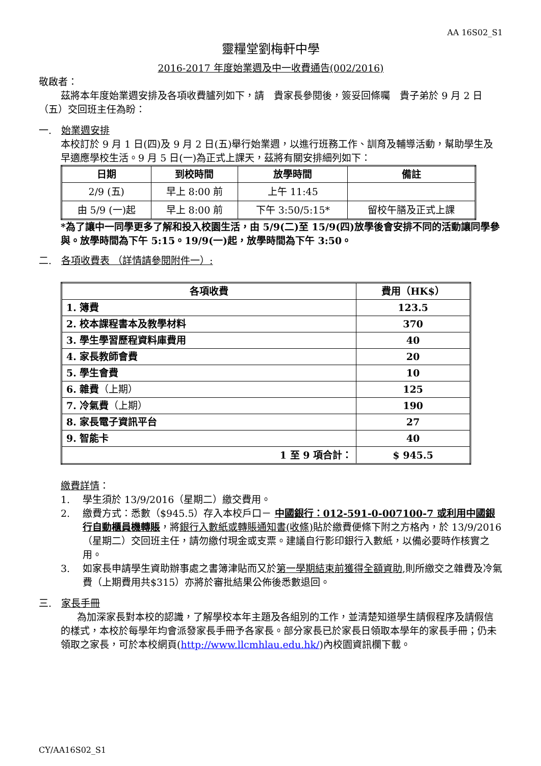AA 16S02_S1
靈糧堂劉梅軒中學
2016-2017 年度始業週及中一收費通告(002/2016)
敬啟者：
茲將本年度始業週安排及各項收費臚列如下，請　貴家長參閱後，簽妥回條囑　貴子弟於 9 月 2 日（五）交回班主任為盼：
一.　始業週安排
本校訂於 9 月 1 日(四)及 9 月 2 日(五)舉行始業週，以進行班務工作、訓育及輔導活動，幫助學生及早適應學校生活。9 月 5 日(一)為正式上課天，茲將有關安排細列如下：
| 日期 | 到校時間 | 放學時間 | 備註 |
| --- | --- | --- | --- |
| 2/9 (五) | 早上 8:00 前 | 上午 11:45 | |
| 由 5/9 (一)起 | 早上 8:00 前 | 下午 3:50/5:15* | 留校午膳及正式上課 |
*為了讓中一同學更多了解和投入校園生活，由 5/9(二)至 15/9(四)放學後會安排不同的活動讓同學參與。放學時間為下午 5:15。19/9(一)起，放學時間為下午 3:50。
二.　各項收費表 （詳情請參閱附件一）:
| 各項收費 | 費用（HK$） |
| --- | --- |
| 1. 簿費 | 123.5 |
| 2. 校本課程書本及教學材料 | 370 |
| 3. 學生學習歷程資料庫費用 | 40 |
| 4. 家長教師會費 | 20 |
| 5. 學生會費 | 10 |
| 6. 雜費 （上期） | 125 |
| 7. 冷氣費 （上期） | 190 |
| 8. 家長電子資訊平台 | 27 |
| 9. 智能卡 | 40 |
| 1 至 9 項合計： | $ 945.5 |
繳費詳情：
1. 學生須於 13/9/2016（星期二）繳交費用。
2. 繳費方式：悉數（$945.5）存入本校戶口－ 中國銀行：012-591-0-007100-7 或利用中國銀行自動櫃員機轉賬，將銀行入數紙或轉賬通知書(收條) 貼於繳費便條下附之方格內，於 13/9/2016（星期二）交回班主任，請勿繳付現金或支票。建議自行影印銀行入數紙，以備必要時作核實之用。
3. 如家長申請學生資助辦事處之書簿津貼而又於第一學期結束前獲得全額資助,則所繳交之雜費及冷氣費（上期費用共$315）亦將於審批結果公佈後悉數退回。
三.　家長手冊
為加深家長對本校的認識，了解學校本年主題及各組別的工作，並清楚知道學生請假程序及請假信的樣式，本校於每學年均會派發家長手冊予各家長。部分家長已於家長日領取本學年的家長手冊；仍未領取之家長，可於本校網頁(http://www.llcmhlau.edu.hk/)內校園資訊欄下載。
CY/AA16S02_S1